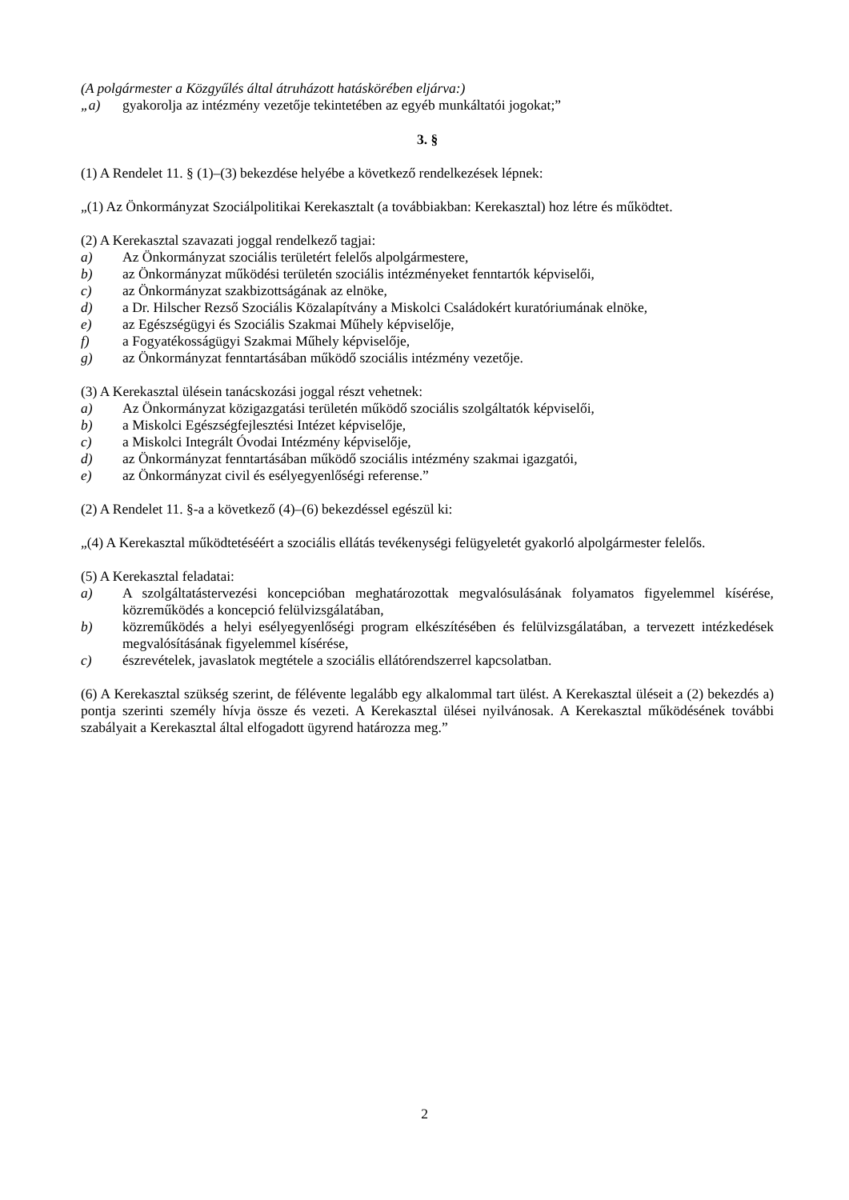(A polgármester a Közgyűlés által átruházott hatáskörében eljárva:)
„a) gyakorolja az intézmény vezetője tekintetében az egyéb munkáltatói jogokat;”
3. §
(1) A Rendelet 11. § (1)–(3) bekezdése helyébe a következő rendelkezések lépnek:
„(1) Az Önkormányzat Szociálpolitikai Kerekasztalt (a továbbiakban: Kerekasztal) hoz létre és működtet.
(2) A Kerekasztal szavazati joggal rendelkező tagjai:
a) Az Önkormányzat szociális területért felelős alpolgármestere,
b) az Önkormányzat működési területén szociális intézményeket fenntartók képviselői,
c) az Önkormányzat szakbizottságának az elnöke,
d) a Dr. Hilscher Rezső Szociális Közalapítvány a Miskolci Családokért kuratóriumának elnöke,
e) az Egészségügyi és Szociális Szakmai Műhely képviselője,
f) a Fogyatékosságügyi Szakmai Műhely képviselője,
g) az Önkormányzat fenntartásában működő szociális intézmény vezetője.
(3) A Kerekasztal ülésein tanácskozási joggal részt vehetnek:
a) Az Önkormányzat közigazgatási területén működő szociális szolgáltatók képviselői,
b) a Miskolci Egészségfejlesztési Intézet képviselője,
c) a Miskolci Integrált Óvodai Intézmény képviselője,
d) az Önkormányzat fenntartásában működő szociális intézmény szakmai igazgatói,
e) az Önkormányzat civil és esélyegyenlőségi referense.”
(2) A Rendelet 11. §-a a következő (4)–(6) bekezdéssel egészül ki:
„(4) A Kerekasztal működtetéséért a szociális ellátás tevékenységi felügyeletét gyakorló alpolgármester felelős.
(5) A Kerekasztal feladatai:
a) A szolgáltatástervezési koncepcióban meghatározottak megvalósulásának folyamatos figyelemmel kísérése, közreműködés a koncepció felülvizsgálatában,
b) közreműködés a helyi esélyegyenlőségi program elkészítésében és felülvizsgálatában, a tervezett intézkedések megvalósításának figyelemmel kísérése,
c) észrevételek, javaslatok megtétele a szociális ellátórendszerrel kapcsolatban.
(6) A Kerekasztal szükség szerint, de félévente legalább egy alkalommal tart ülést. A Kerekasztal üléseit a (2) bekezdés a) pontja szerinti személy hívja össze és vezeti. A Kerekasztal ülései nyilvánosak. A Kerekasztal működésének további szabályait a Kerekasztal által elfogadott ügyrend határozza meg.”
2